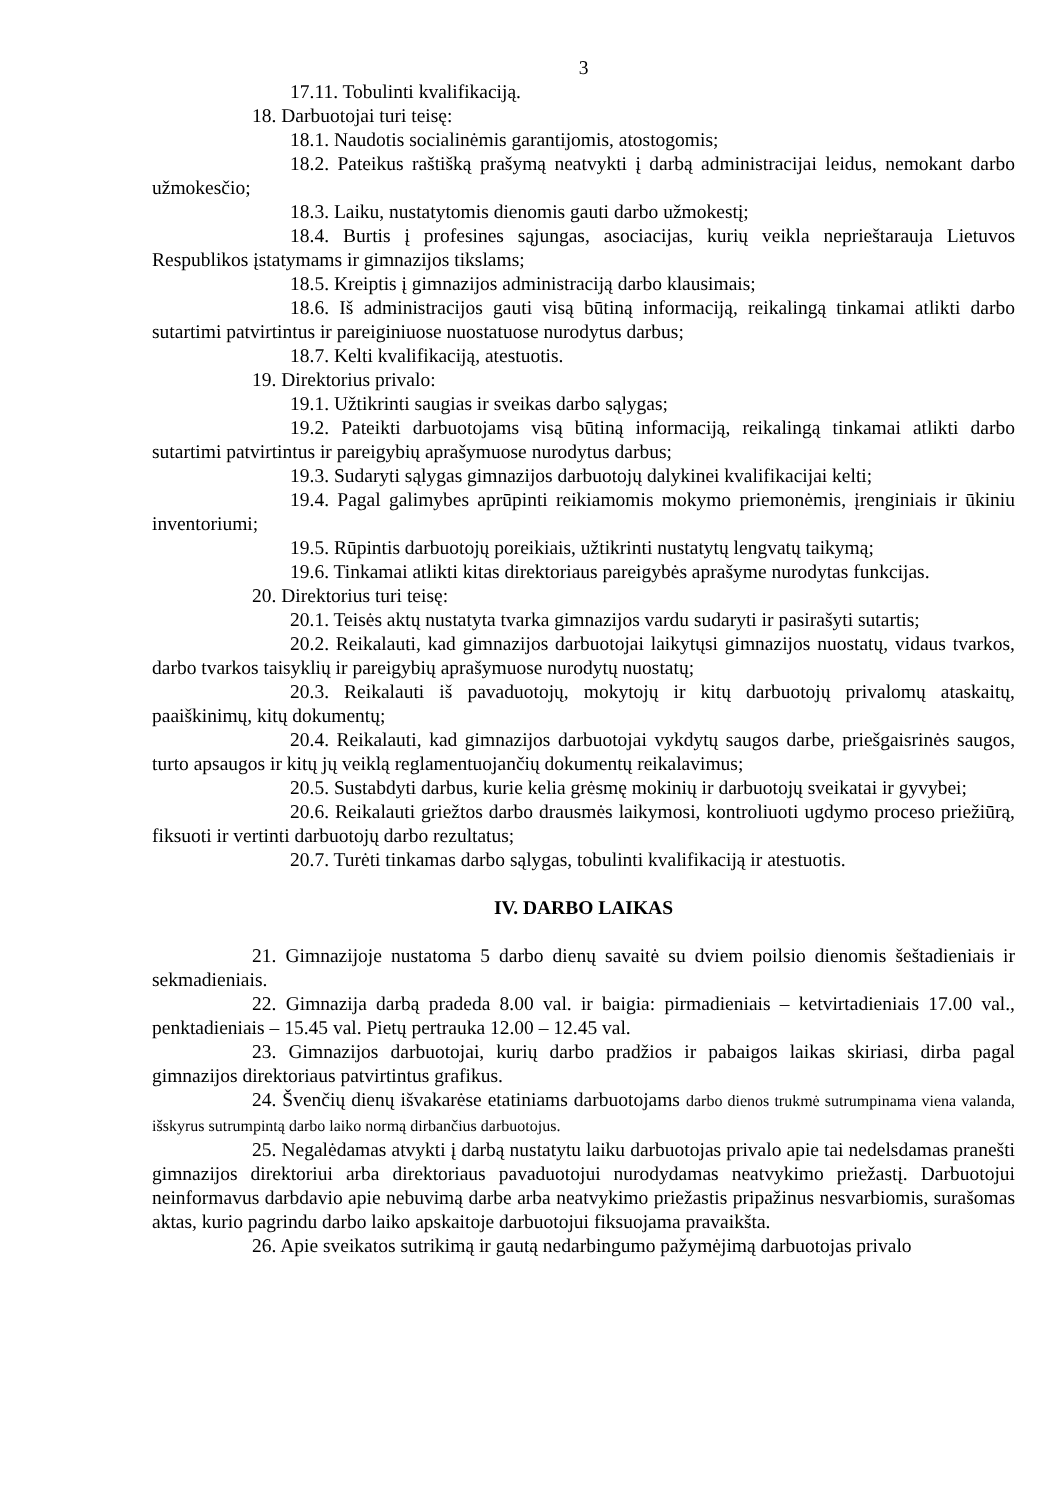3
17.11. Tobulinti kvalifikaciją.
18. Darbuotojai turi teisę:
18.1. Naudotis socialinėmis garantijomis, atostogomis;
18.2. Pateikus raštišką prašymą neatvykti į darbą administracijai leidus, nemokant darbo užmokesčio;
18.3. Laiku, nustatytomis dienomis gauti darbo užmokestį;
18.4. Burtis į profesines sąjungas, asociacijas, kurių veikla neprieštarauja Lietuvos Respublikos įstatymams ir gimnazijos tikslams;
18.5. Kreiptis į gimnazijos administraciją darbo klausimais;
18.6. Iš administracijos gauti visą būtiną informaciją, reikalingą tinkamai atlikti darbo sutartimi patvirtintus ir pareiginiuose nuostatuose nurodytus darbus;
18.7. Kelti kvalifikaciją, atestuotis.
19. Direktorius privalo:
19.1. Užtikrinti saugias ir sveikas darbo sąlygas;
19.2. Pateikti darbuotojams visą būtiną informaciją, reikalingą tinkamai atlikti darbo sutartimi patvirtintus ir pareigybių aprašymuose nurodytus darbus;
19.3. Sudaryti sąlygas gimnazijos darbuotojų dalykinei kvalifikacijai kelti;
19.4. Pagal galimybes aprūpinti reikiamomis mokymo priemonėmis, įrenginiais ir ūkiniu inventoriumi;
19.5. Rūpintis darbuotojų poreikiais, užtikrinti nustatytų lengvatų taikymą;
19.6. Tinkamai atlikti kitas direktoriaus pareigybės aprašyme nurodytas funkcijas.
20. Direktorius turi teisę:
20.1. Teisės aktų nustatyta tvarka gimnazijos vardu sudaryti ir pasirašyti sutartis;
20.2. Reikalauti, kad gimnazijos darbuotojai laikytųsi gimnazijos nuostatų, vidaus tvarkos, darbo tvarkos taisyklių ir pareigybių aprašymuose nurodytų nuostatų;
20.3. Reikalauti iš pavaduotojų, mokytojų ir kitų darbuotojų privalomų ataskaitų, paaiškinimų, kitų dokumentų;
20.4. Reikalauti, kad gimnazijos darbuotojai vykdytų saugos darbe, priešgaisrinės saugos, turto apsaugos ir kitų jų veiklą reglamentuojančių dokumentų reikalavimus;
20.5. Sustabdyti darbus, kurie kelia grėsmę mokinių ir darbuotojų sveikatai ir gyvybei;
20.6. Reikalauti griežtos darbo drausmės laikymosi, kontroliuoti ugdymo proceso priežiūrą, fiksuoti ir vertinti darbuotojų darbo rezultatus;
20.7. Turėti tinkamas darbo sąlygas, tobulinti kvalifikaciją ir atestuotis.
IV. DARBO LAIKAS
21. Gimnazijoje nustatoma 5 darbo dienų savaitė su dviem poilsio dienomis šeštadieniais ir sekmadieniais.
22. Gimnazija darbą pradeda 8.00 val. ir baigia: pirmadieniais – ketvirtadieniais 17.00 val., penktadieniais – 15.45 val. Pietų pertrauka 12.00 – 12.45 val.
23. Gimnazijos darbuotojai, kurių darbo pradžios ir pabaigos laikas skiriasi, dirba pagal gimnazijos direktoriaus patvirtintus grafikus.
24. Švenčių dienų išvakarėse etatiniams darbuotojams darbo dienos trukmė sutrumpinama viena valanda, išskyrus sutrumpintą darbo laiko normą dirbančius darbuotojus.
25. Negalėdamas atvykti į darbą nustatytu laiku darbuotojas privalo apie tai nedelsdamas pranešti gimnazijos direktoriui arba direktoriaus pavaduotojui nurodydamas neatvykimo priežastį. Darbuotojui neinformavus darbdavio apie nebuvimą darbe arba neatvykimo priežastis pripažinus nesvarbiomis, surašomas aktas, kurio pagrindu darbo laiko apskaitoje darbuotojui fiksuojama pravaikšta.
26. Apie sveikatos sutrikimą ir gautą nedarbingumo pažymėjimą darbuotojas privalo